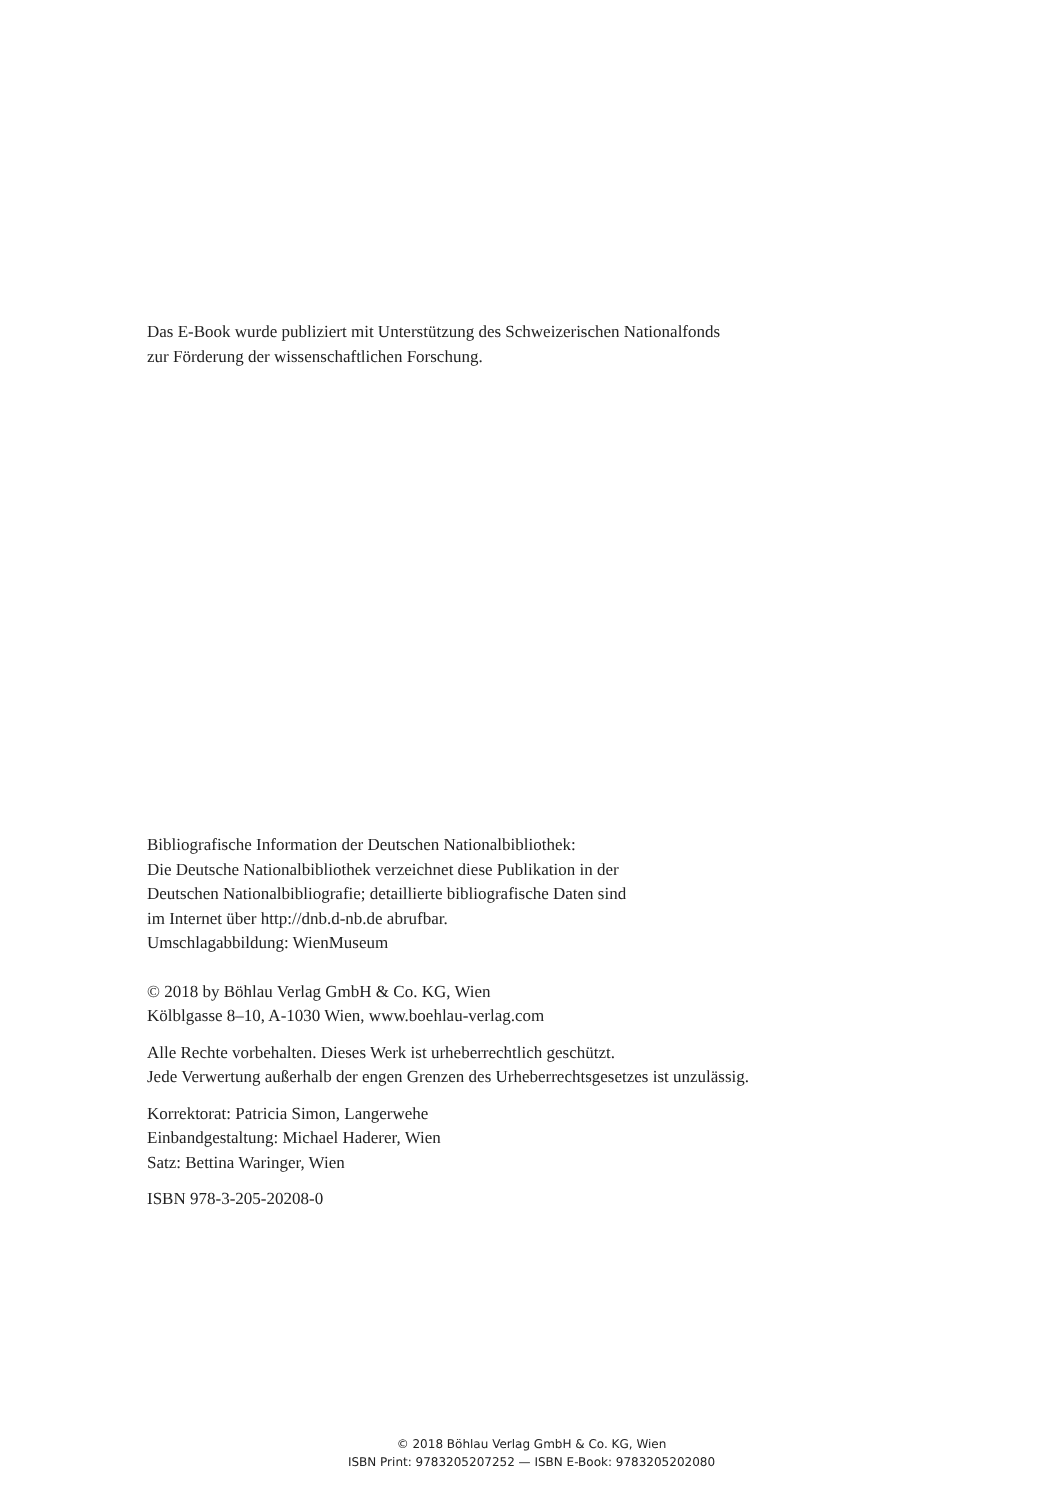Das E-Book wurde publiziert mit Unterstützung des Schweizerischen Nationalfonds
zur Förderung der wissenschaftlichen Forschung.
Bibliografische Information der Deutschen Nationalbibliothek:
Die Deutsche Nationalbibliothek verzeichnet diese Publikation in der
Deutschen Nationalbibliografie; detaillierte bibliografische Daten sind
im Internet über http://dnb.d-nb.de abrufbar.
Umschlagabbildung: WienMuseum
© 2018 by Böhlau Verlag GmbH & Co. KG, Wien
Kölblgasse 8–10, A-1030 Wien, www.boehlau-verlag.com
Alle Rechte vorbehalten. Dieses Werk ist urheberrechtlich geschützt.
Jede Verwertung außerhalb der engen Grenzen des Urheberrechtsgesetzes ist unzulässig.
Korrektorat: Patricia Simon, Langerwehe
Einbandgestaltung: Michael Haderer, Wien
Satz: Bettina Waringer, Wien
ISBN 978-3-205-20208-0
© 2018 Böhlau Verlag GmbH & Co. KG, Wien
ISBN Print: 9783205207252 — ISBN E-Book: 9783205202080